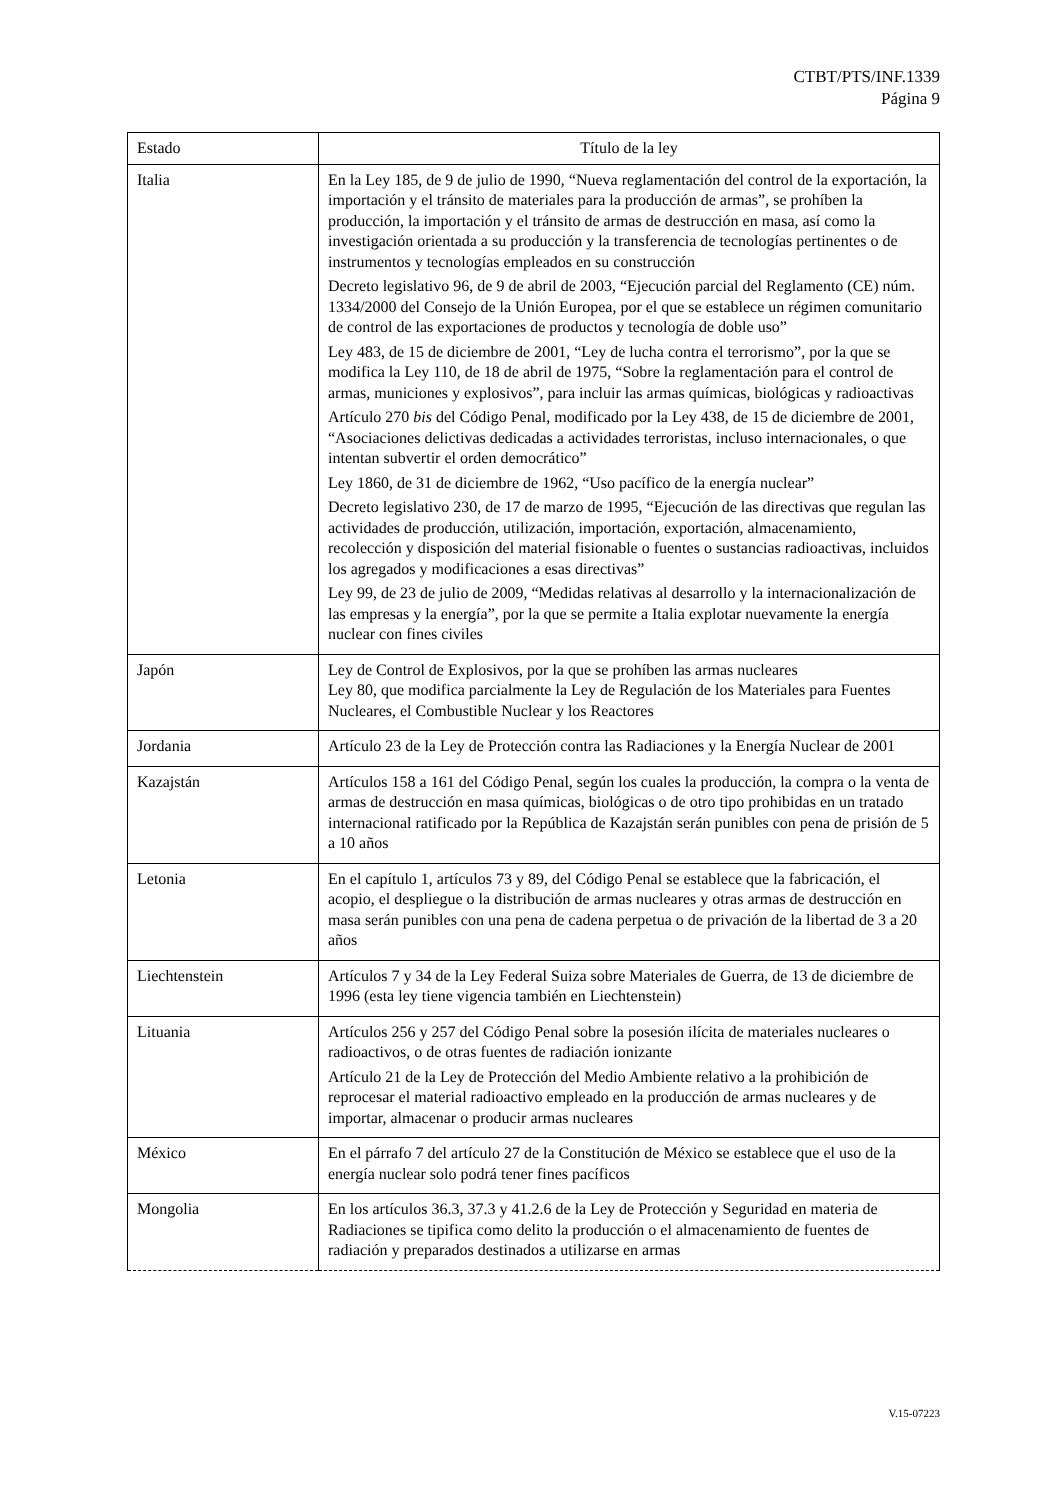CTBT/PTS/INF.1339
Página 9
| Estado | Título de la ley |
| --- | --- |
| Italia | En la Ley 185, de 9 de julio de 1990, “Nueva reglamentación del control de la exportación, la importación y el tránsito de materiales para la producción de armas”, se prohíben la producción, la importación y el tránsito de armas de destrucción en masa, así como la investigación orientada a su producción y la transferencia de tecnologías pertinentes o de instrumentos y tecnologías empleados en su construcción Decreto legislativo 96, de 9 de abril de 2003, “Ejecución parcial del Reglamento (CE) núm. 1334/2000 del Consejo de la Unión Europea, por el que se establece un régimen comunitario de control de las exportaciones de productos y tecnología de doble uso” Ley 483, de 15 de diciembre de 2001, “Ley de lucha contra el terrorismo”, por la que se modifica la Ley 110, de 18 de abril de 1975, “Sobre la reglamentación para el control de armas, municiones y explosivos”, para incluir las armas químicas, biológicas y radioactivas Artículo 270 bis del Código Penal, modificado por la Ley 438, de 15 de diciembre de 2001, “Asociaciones delictivas dedicadas a actividades terroristas, incluso internacionales, o que intentan subvertir el orden democrático” Ley 1860, de 31 de diciembre de 1962, “Uso pacífico de la energía nuclear” Decreto legislativo 230, de 17 de marzo de 1995, “Ejecución de las directivas que regulan las actividades de producción, utilización, importación, exportación, almacenamiento, recolección y disposición del material fisionable o fuentes o sustancias radioactivas, incluidos los agregados y modificaciones a esas directivas” Ley 99, de 23 de julio de 2009, “Medidas relativas al desarrollo y la internacionalización de las empresas y la energía”, por la que se permite a Italia explotar nuevamente la energía nuclear con fines civiles |
| Japón | Ley de Control de Explosivos, por la que se prohíben las armas nucleares Ley 80, que modifica parcialmente la Ley de Regulación de los Materiales para Fuentes Nucleares, el Combustible Nuclear y los Reactores |
| Jordania | Artículo 23 de la Ley de Protección contra las Radiaciones y la Energía Nuclear de 2001 |
| Kazajstán | Artículos 158 a 161 del Código Penal, según los cuales la producción, la compra o la venta de armas de destrucción en masa químicas, biológicas o de otro tipo prohibidas en un tratado internacional ratificado por la República de Kazajstán serán punibles con pena de prisión de 5 a 10 años |
| Letonia | En el capítulo 1, artículos 73 y 89, del Código Penal se establece que la fabricación, el acopio, el despliegue o la distribución de armas nucleares y otras armas de destrucción en masa serán punibles con una pena de cadena perpetua o de privación de la libertad de 3 a 20 años |
| Liechtenstein | Artículos 7 y 34 de la Ley Federal Suiza sobre Materiales de Guerra, de 13 de diciembre de 1996 (esta ley tiene vigencia también en Liechtenstein) |
| Lituania | Artículos 256 y 257 del Código Penal sobre la posesión ilícita de materiales nucleares o radioactivos, o de otras fuentes de radiación ionizante Artículo 21 de la Ley de Protección del Medio Ambiente relativo a la prohibición de reprocesar el material radioactivo empleado en la producción de armas nucleares y de importar, almacenar o producir armas nucleares |
| México | En el párrafo 7 del artículo 27 de la Constitución de México se establece que el uso de la energía nuclear solo podrá tener fines pacíficos |
| Mongolia | En los artículos 36.3, 37.3 y 41.2.6 de la Ley de Protección y Seguridad en materia de Radiaciones se tipifica como delito la producción o el almacenamiento de fuentes de radiación y preparados destinados a utilizarse en armas |
V.15-07223